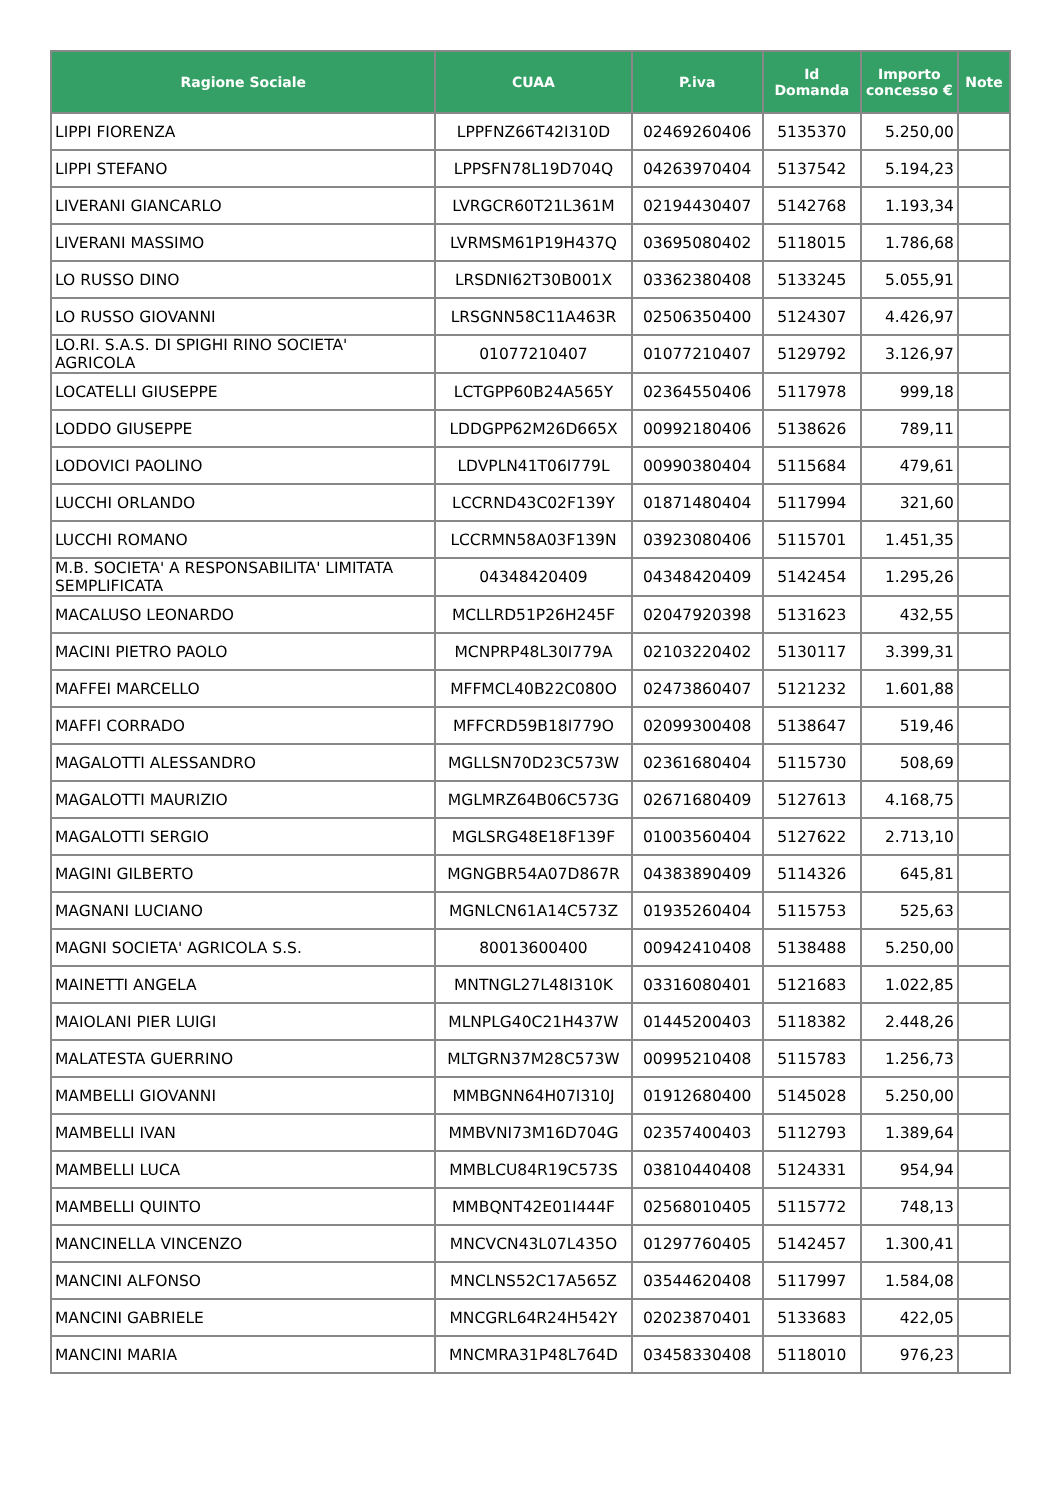| Ragione Sociale | CUAA | P.iva | Id Domanda | Importo concesso € | Note |
| --- | --- | --- | --- | --- | --- |
| LIPPI FIORENZA | LPPFNZ66T42I310D | 02469260406 | 5135370 | 5.250,00 | |
| LIPPI STEFANO | LPPSFN78L19D704Q | 04263970404 | 5137542 | 5.194,23 | |
| LIVERANI GIANCARLO | LVRGCR60T21L361M | 02194430407 | 5142768 | 1.193,34 | |
| LIVERANI MASSIMO | LVRMSM61P19H437Q | 03695080402 | 5118015 | 1.786,68 | |
| LO RUSSO DINO | LRSDNI62T30B001X | 03362380408 | 5133245 | 5.055,91 | |
| LO RUSSO GIOVANNI | LRSGNN58C11A463R | 02506350400 | 5124307 | 4.426,97 | |
| LO.RI. S.A.S. DI SPIGHI RINO SOCIETA' AGRICOLA | 01077210407 | 01077210407 | 5129792 | 3.126,97 | |
| LOCATELLI GIUSEPPE | LCTGPP60B24A565Y | 02364550406 | 5117978 | 999,18 | |
| LODDO GIUSEPPE | LDDGPP62M26D665X | 00992180406 | 5138626 | 789,11 | |
| LODOVICI PAOLINO | LDVPLN41T06I779L | 00990380404 | 5115684 | 479,61 | |
| LUCCHI ORLANDO | LCCRND43C02F139Y | 01871480404 | 5117994 | 321,60 | |
| LUCCHI ROMANO | LCCRMN58A03F139N | 03923080406 | 5115701 | 1.451,35 | |
| M.B. SOCIETA' A RESPONSABILITA' LIMITATA SEMPLIFICATA | 04348420409 | 04348420409 | 5142454 | 1.295,26 | |
| MACALUSO LEONARDO | MCLLRD51P26H245F | 02047920398 | 5131623 | 432,55 | |
| MACINI PIETRO PAOLO | MCNPRP48L30I779A | 02103220402 | 5130117 | 3.399,31 | |
| MAFFEI MARCELLO | MFFMCL40B22C080O | 02473860407 | 5121232 | 1.601,88 | |
| MAFFI CORRADO | MFFCRD59B18I779O | 02099300408 | 5138647 | 519,46 | |
| MAGALOTTI ALESSANDRO | MGLLSN70D23C573W | 02361680404 | 5115730 | 508,69 | |
| MAGALOTTI MAURIZIO | MGLMRZ64B06C573G | 02671680409 | 5127613 | 4.168,75 | |
| MAGALOTTI SERGIO | MGLSRG48E18F139F | 01003560404 | 5127622 | 2.713,10 | |
| MAGINI GILBERTO | MGNGBR54A07D867R | 04383890409 | 5114326 | 645,81 | |
| MAGNANI LUCIANO | MGNLCN61A14C573Z | 01935260404 | 5115753 | 525,63 | |
| MAGNI SOCIETA' AGRICOLA S.S. | 80013600400 | 00942410408 | 5138488 | 5.250,00 | |
| MAINETTI ANGELA | MNTNGL27L48I310K | 03316080401 | 5121683 | 1.022,85 | |
| MAIOLANI PIER LUIGI | MLNPLG40C21H437W | 01445200403 | 5118382 | 2.448,26 | |
| MALATESTA GUERRINO | MLTGRN37M28C573W | 00995210408 | 5115783 | 1.256,73 | |
| MAMBELLI GIOVANNI | MMBGNN64H07I310J | 01912680400 | 5145028 | 5.250,00 | |
| MAMBELLI IVAN | MMBVNI73M16D704G | 02357400403 | 5112793 | 1.389,64 | |
| MAMBELLI LUCA | MMBLCU84R19C573S | 03810440408 | 5124331 | 954,94 | |
| MAMBELLI QUINTO | MMBQNT42E01I444F | 02568010405 | 5115772 | 748,13 | |
| MANCINELLA VINCENZO | MNCVCN43L07L435O | 01297760405 | 5142457 | 1.300,41 | |
| MANCINI ALFONSO | MNCLNS52C17A565Z | 03544620408 | 5117997 | 1.584,08 | |
| MANCINI GABRIELE | MNCGRL64R24H542Y | 02023870401 | 5133683 | 422,05 | |
| MANCINI MARIA | MNCMRA31P48L764D | 03458330408 | 5118010 | 976,23 | |